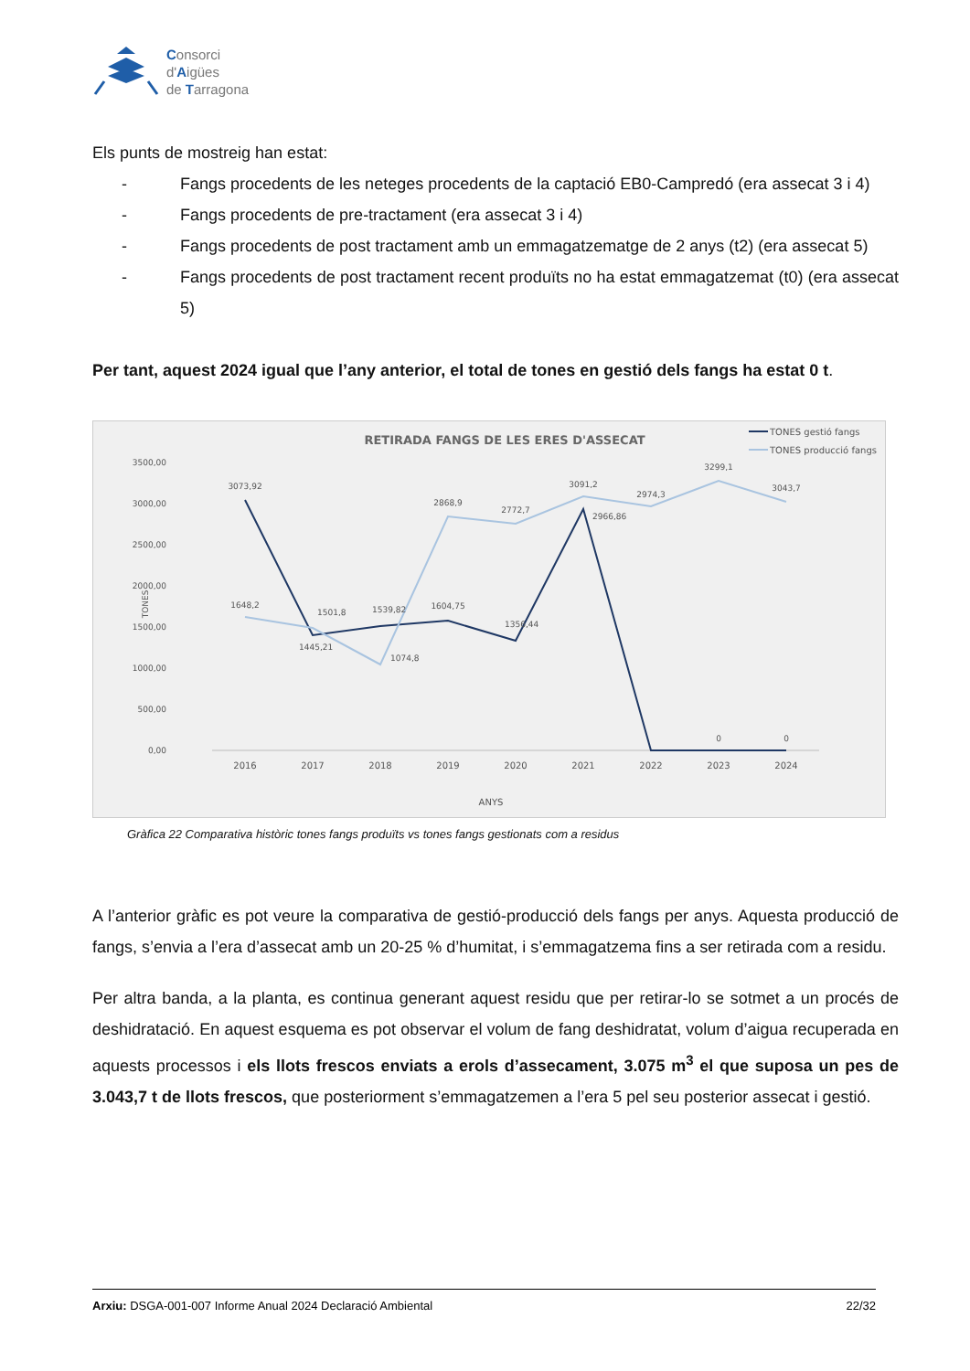Consorci
d'Aigües
de Tarragona
Els punts de mostreig han estat:
- Fangs procedents de les neteges procedents de la captació EB0-Campredó (era assecat 3 i 4)
- Fangs procedents de pre-tractament (era assecat 3 i 4)
- Fangs procedents de post tractament amb un emmagatzematge de 2 anys (t2) (era assecat 5)
- Fangs procedents de post tractament recent produïts no ha estat emmagatzemat (t0) (era assecat 5)
Per tant, aquest 2024 igual que l’any anterior, el total de tones en gestió dels fangs ha estat 0 t.
RETIRADA FANGS DE LES ERES D'ASSECAT
TONES gestió fangs
TONES producció fangs
3500,00
3000,00
2500,00
2000,00
1500,00
1000,00
500,00
0,00
TONES
3073,92
1648,2
1501,8
1445,21
1539,82
1074,8
1604,75
2868,9
2772,7
1356,44
3091,2
2966,86
2974,3
3299,1
3043,7
0
0
2016
2017
2018
2019
2020
2021
2022
2023
2024
ANYS
Gràfica 22 Comparativa històric tones fangs produïts vs tones fangs gestionats com a residus
A l’anterior gràfic es pot veure la comparativa de gestió-producció dels fangs per anys. Aquesta producció de fangs, s’envia a l’era d’assecat amb un 20-25 % d’humitat, i s’emmagatzema fins a ser retirada com a residu.
Per altra banda, a la planta, es continua generant aquest residu que per retirar-lo se sotmet a un procés de deshidratació. En aquest esquema es pot observar el volum de fang deshidratat, volum d’aigua recuperada en aquests processos i els llots frescos enviats a erols d’assecament, 3.075 m<sup>3</sup> el que suposa un pes de 3.043,7 t de llots frescos, que posteriorment s’emmagatzemen a l’era 5 pel seu posterior assecat i gestió.
Arxiu: DSGA-001-007 Informe Anual 2024 Declaració Ambiental 22/32